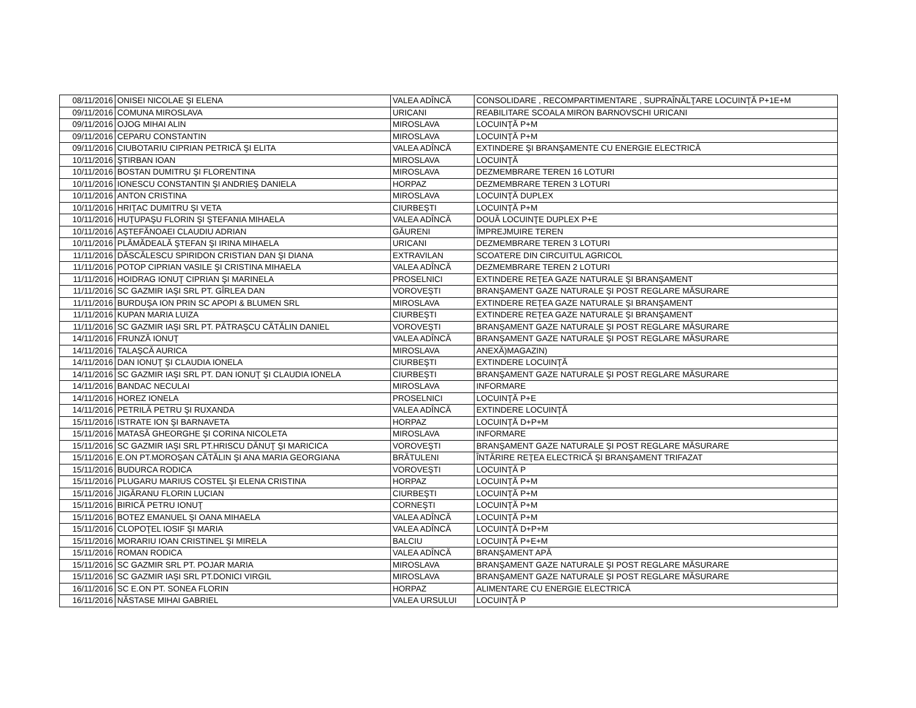| 08/11/2016 | ONISEI NICOLAE ŞI ELENA | VALEA ADÎNCĂ | CONSOLIDARE , RECOMPARTIMENTARE , SUPRAÎNĂLŢARE LOCUINŢĂ P+1E+M |
| 09/11/2016 | COMUNA MIROSLAVA | URICANI | REABILITARE SCOALA MIRON BARNOVSCHI URICANI |
| 09/11/2016 | OJOG MIHAI ALIN | MIROSLAVA | LOCUINŢĂ P+M |
| 09/11/2016 | CEPARU CONSTANTIN | MIROSLAVA | LOCUINŢĂ P+M |
| 09/11/2016 | CIUBOTARIU CIPRIAN PETRICĂ ŞI ELITA | VALEA ADÎNCĂ | EXTINDERE ŞI BRANŞAMENTE CU ENERGIE ELECTRICĂ |
| 10/11/2016 | ŞTIRBAN IOAN | MIROSLAVA | LOCUINŢĂ |
| 10/11/2016 | BOSTAN DUMITRU ŞI FLORENTINA | MIROSLAVA | DEZMEMBRARE TEREN 16 LOTURI |
| 10/11/2016 | IONESCU CONSTANTIN ŞI ANDRIEŞ DANIELA | HORPAZ | DEZMEMBRARE TEREN 3 LOTURI |
| 10/11/2016 | ANTON CRISTINA | MIROSLAVA | LOCUINŢĂ DUPLEX |
| 10/11/2016 | HRIŢAC DUMITRU ŞI VETA | CIURBEŞTI | LOCUINŢĂ P+M |
| 10/11/2016 | HUŢUPAŞU FLORIN ŞI ŞTEFANIA MIHAELA | VALEA ADÎNCĂ | DOUĂ LOCUINŢE DUPLEX P+E |
| 10/11/2016 | AŞTEFĂNOAEI CLAUDIU ADRIAN | GĂURENI | ÎMPREJMUIRE TEREN |
| 10/11/2016 | PLĂMĂDEALĂ ŞTEFAN ŞI IRINA MIHAELA | URICANI | DEZMEMBRARE TEREN 3 LOTURI |
| 11/11/2016 | DĂSCĂLESCU SPIRIDON CRISTIAN DAN ŞI DIANA | EXTRAVILAN | SCOATERE DIN CIRCUITUL AGRICOL |
| 11/11/2016 | POTOP CIPRIAN VASILE ŞI CRISTINA MIHAELA | VALEA ADÎNCĂ | DEZMEMBRARE TEREN 2 LOTURI |
| 11/11/2016 | HOIDRAG IONUŢ CIPRIAN ŞI MARINELA | PROSELNICI | EXTINDERE REŢEA GAZE NATURALE ŞI BRANŞAMENT |
| 11/11/2016 | SC GAZMIR IAŞI SRL PT. GÎRLEA DAN | VOROVEŞTI | BRANŞAMENT GAZE NATURALE ŞI POST REGLARE MĂSURARE |
| 11/11/2016 | BURDUŞA ION PRIN SC APOPI & BLUMEN SRL | MIROSLAVA | EXTINDERE REŢEA GAZE NATURALE ŞI BRANŞAMENT |
| 11/11/2016 | KUPAN MARIA LUIZA | CIURBEŞTI | EXTINDERE REŢEA GAZE NATURALE ŞI BRANŞAMENT |
| 11/11/2016 | SC GAZMIR IAŞI SRL PT. PĂTRAŞCU CĂTĂLIN DANIEL | VOROVEŞTI | BRANŞAMENT GAZE NATURALE ŞI POST REGLARE MĂSURARE |
| 14/11/2016 | FRUNZĂ IONUŢ | VALEA ADÎNCĂ | BRANŞAMENT GAZE NATURALE ŞI POST REGLARE MĂSURARE |
| 14/11/2016 | TALAŞCĂ AURICA | MIROSLAVA | ANEXĂ)MAGAZIN) |
| 14/11/2016 | DAN IONUŢ ŞI CLAUDIA IONELA | CIURBEŞTI | EXTINDERE LOCUINŢĂ |
| 14/11/2016 | SC GAZMIR IAŞI SRL PT. DAN IONUŢ ŞI CLAUDIA IONELA | CIURBEŞTI | BRANŞAMENT GAZE NATURALE ŞI POST REGLARE MĂSURARE |
| 14/11/2016 | BANDAC NECULAI | MIROSLAVA | INFORMARE |
| 14/11/2016 | HOREZ IONELA | PROSELNICI | LOCUINŢĂ P+E |
| 14/11/2016 | PETRILĂ PETRU ŞI RUXANDA | VALEA ADÎNCĂ | EXTINDERE LOCUINŢĂ |
| 15/11/2016 | ISTRATE ION ŞI BARNAVETA | HORPAZ | LOCUINŢĂ D+P+M |
| 15/11/2016 | MATASĂ GHEORGHE ŞI CORINA NICOLETA | MIROSLAVA | INFORMARE |
| 15/11/2016 | SC GAZMIR IAŞI SRL PT.HRISCU DĂNUŢ ŞI MARICICA | VOROVEŞTI | BRANŞAMENT GAZE NATURALE ŞI POST REGLARE MĂSURARE |
| 15/11/2016 | E.ON PT.MOROŞAN CĂTĂLIN ŞI ANA MARIA GEORGIANA | BRĂTULENI | ÎNTĂRIRE REŢEA ELECTRICĂ ŞI BRANŞAMENT TRIFAZAT |
| 15/11/2016 | BUDURCA RODICA | VOROVEŞTI | LOCUINŢĂ P |
| 15/11/2016 | PLUGARU MARIUS COSTEL ŞI ELENA CRISTINA | HORPAZ | LOCUINŢĂ P+M |
| 15/11/2016 | JIGĂRANU FLORIN LUCIAN | CIURBEŞTI | LOCUINŢĂ P+M |
| 15/11/2016 | BIRICĂ PETRU IONUŢ | CORNEŞTI | LOCUINŢĂ P+M |
| 15/11/2016 | BOTEZ EMANUEL ŞI OANA MIHAELA | VALEA ADÎNCĂ | LOCUINŢĂ P+M |
| 15/11/2016 | CLOPOŢEL IOSIF ŞI MARIA | VALEA ADÎNCĂ | LOCUINŢĂ D+P+M |
| 15/11/2016 | MORARIU IOAN CRISTINEL ŞI MIRELA | BALCIU | LOCUINŢĂ P+E+M |
| 15/11/2016 | ROMAN RODICA | VALEA ADÎNCĂ | BRANŞAMENT APĂ |
| 15/11/2016 | SC GAZMIR SRL PT. POJAR MARIA | MIROSLAVA | BRANŞAMENT GAZE NATURALE ŞI POST REGLARE MĂSURARE |
| 15/11/2016 | SC GAZMIR IAŞI SRL PT.DONICI VIRGIL | MIROSLAVA | BRANŞAMENT GAZE NATURALE ŞI POST REGLARE MĂSURARE |
| 16/11/2016 | SC E.ON PT. SONEA FLORIN | HORPAZ | ALIMENTARE CU ENERGIE ELECTRICĂ |
| 16/11/2016 | NĂSTASE MIHAI GABRIEL | VALEA URSULUI | LOCUINŢĂ P |